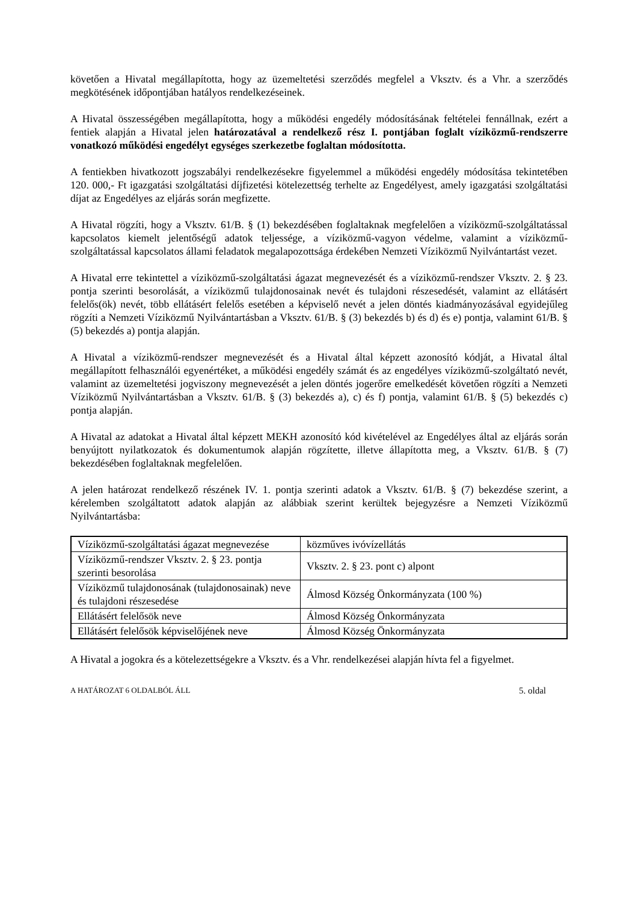követően a Hivatal megállapította, hogy az üzemeltetési szerződés megfelel a Vksztv. és a Vhr. a szerződés megkötésének időpontjában hatályos rendelkezéseinek.
A Hivatal összességében megállapította, hogy a működési engedély módosításának feltételei fennállnak, ezért a fentiek alapján a Hivatal jelen határozatával a rendelkező rész I. pontjában foglalt víziközmű-rendszerre vonatkozó működési engedélyt egységes szerkezetbe foglaltan módosította.
A fentiekben hivatkozott jogszabályi rendelkezésekre figyelemmel a működési engedély módosítása tekintetében 120. 000,- Ft igazgatási szolgáltatási díjfizetési kötelezettség terhelte az Engedélyest, amely igazgatási szolgáltatási díjat az Engedélyes az eljárás során megfizette.
A Hivatal rögzíti, hogy a Vksztv. 61/B. § (1) bekezdésében foglaltaknak megfelelően a víziközmű-szolgáltatással kapcsolatos kiemelt jelentőségű adatok teljessége, a víziközmű-vagyon védelme, valamint a víziközmű-szolgáltatással kapcsolatos állami feladatok megalapozottsága érdekében Nemzeti Víziközmű Nyilvántartást vezet.
A Hivatal erre tekintettel a víziközmű-szolgáltatási ágazat megnevezését és a víziközmű-rendszer Vksztv. 2. § 23. pontja szerinti besorolását, a víziközmű tulajdonosainak nevét és tulajdoni részesedését, valamint az ellátásért felelős(ök) nevét, több ellátásért felelős esetében a képviselő nevét a jelen döntés kiadmányozásával egyidejűleg rögzíti a Nemzeti Víziközmű Nyilvántartásban a Vksztv. 61/B. § (3) bekezdés b) és d) és e) pontja, valamint 61/B. § (5) bekezdés a) pontja alapján.
A Hivatal a víziközmű-rendszer megnevezését és a Hivatal által képzett azonosító kódját, a Hivatal által megállapított felhasználói egyenértéket, a működési engedély számát és az engedélyes víziközmű-szolgáltató nevét, valamint az üzemeltetési jogviszony megnevezését a jelen döntés jogerőre emelkedését követően rögzíti a Nemzeti Víziközmű Nyilvántartásban a Vksztv. 61/B. § (3) bekezdés a), c) és f) pontja, valamint 61/B. § (5) bekezdés c) pontja alapján.
A Hivatal az adatokat a Hivatal által képzett MEKH azonosító kód kivételével az Engedélyes által az eljárás során benyújtott nyilatkozatok és dokumentumok alapján rögzítette, illetve állapította meg, a Vksztv. 61/B. § (7) bekezdésében foglaltaknak megfelelően.
A jelen határozat rendelkező részének IV. 1. pontja szerinti adatok a Vksztv. 61/B. § (7) bekezdése szerint, a kérelemben szolgáltatott adatok alapján az alábbiak szerint kerültek bejegyzésre a Nemzeti Víziközmű Nyilvántartásba:
| Víziközmű-szolgáltatási ágazat megnevezése | közműves ivóvízellátás |
| Víziközmű-rendszer Vksztv. 2. § 23. pontja szerinti besorolása | Vksztv. 2. § 23. pont c) alpont |
| Víziközmű tulajdonosának (tulajdonosainak) neve és tulajdoni részesedése | Álmosd Község Önkormányzata (100 %) |
| Ellátásért felelősök neve | Álmosd Község Önkormányzata |
| Ellátásért felelősök képviselőjének neve | Álmosd Község Önkormányzata |
A Hivatal a jogokra és a kötelezettségekre a Vksztv. és a Vhr. rendelkezései alapján hívta fel a figyelmet.
A HATÁROZAT 6 OLDALBÓL ÁLL 5. oldal